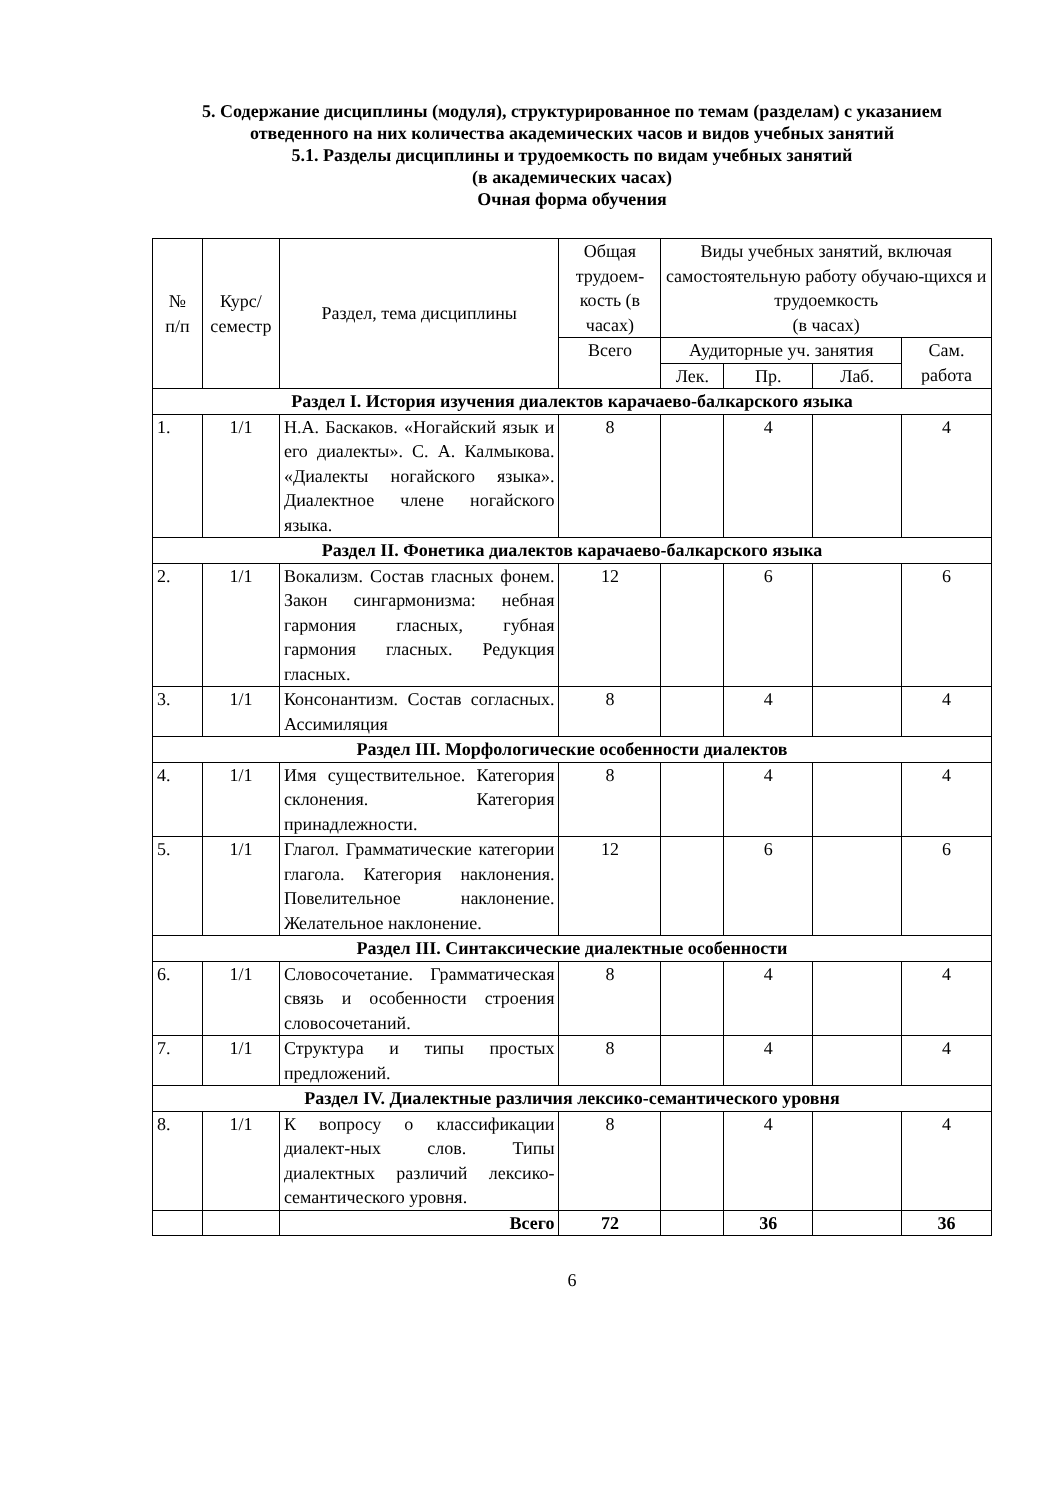5. Содержание дисциплины (модуля), структурированное по темам (разделам) с указанием отведенного на них количества академических часов и видов учебных занятий
5.1. Разделы дисциплины и трудоемкость по видам учебных занятий
(в академических часах)
Очная форма обучения
| № п/п | Курс/ семестр | Раздел, тема дисциплины | Общая трудоем-кость (в часах) | Виды учебных занятий, включая самостоятельную работу обучаю-щихся и трудоемкость (в часах) | | | |
| --- | --- | --- | --- | --- | --- | --- | --- |
| | | | Всего | Аудиторные уч. занятия | | | Сам. работа |
| | | | | Лек. | Пр. | Лаб. | |
| Раздел I. История изучения диалектов карачаево-балкарского языка | | | | | | | |
| 1. | 1/1 | Н.А. Баскаков. «Ногайский язык и его диалекты». С. А. Калмыкова. «Диалекты ногайского языка». Диалектное члене ногайского языка. | 8 | | 4 | | 4 |
| Раздел II. Фонетика диалектов карачаево-балкарского языка | | | | | | | |
| 2. | 1/1 | Вокализм. Состав гласных фонем. Закон сингармонизма: небная гармония гласных, губная гармония гласных. Редукция гласных. | 12 | | 6 | | 6 |
| 3. | 1/1 | Консонантизм. Состав согласных. Ассимиляция | 8 | | 4 | | 4 |
| Раздел III. Морфологические особенности диалектов | | | | | | | |
| 4. | 1/1 | Имя существительное. Категория склонения. Категория принадлежности. | 8 | | 4 | | 4 |
| 5. | 1/1 | Глагол. Грамматические категории глагола. Категория наклонения. Повелительное наклонение. Желательное наклонение. | 12 | | 6 | | 6 |
| Раздел III. Синтаксические диалектные особенности | | | | | | | |
| 6. | 1/1 | Словосочетание. Грамматическая связь и особенности строения словосочетаний. | 8 | | 4 | | 4 |
| 7. | 1/1 | Структура и типы простых предложений. | 8 | | 4 | | 4 |
| Раздел IV. Диалектные различия лексико-семантического уровня | | | | | | | |
| 8. | 1/1 | К вопросу о классификации диалект-ных слов. Типы диалектных различий лексико-семантического уровня. | 8 | | 4 | | 4 |
| | | Всего | 72 | | 36 | | 36 |
6